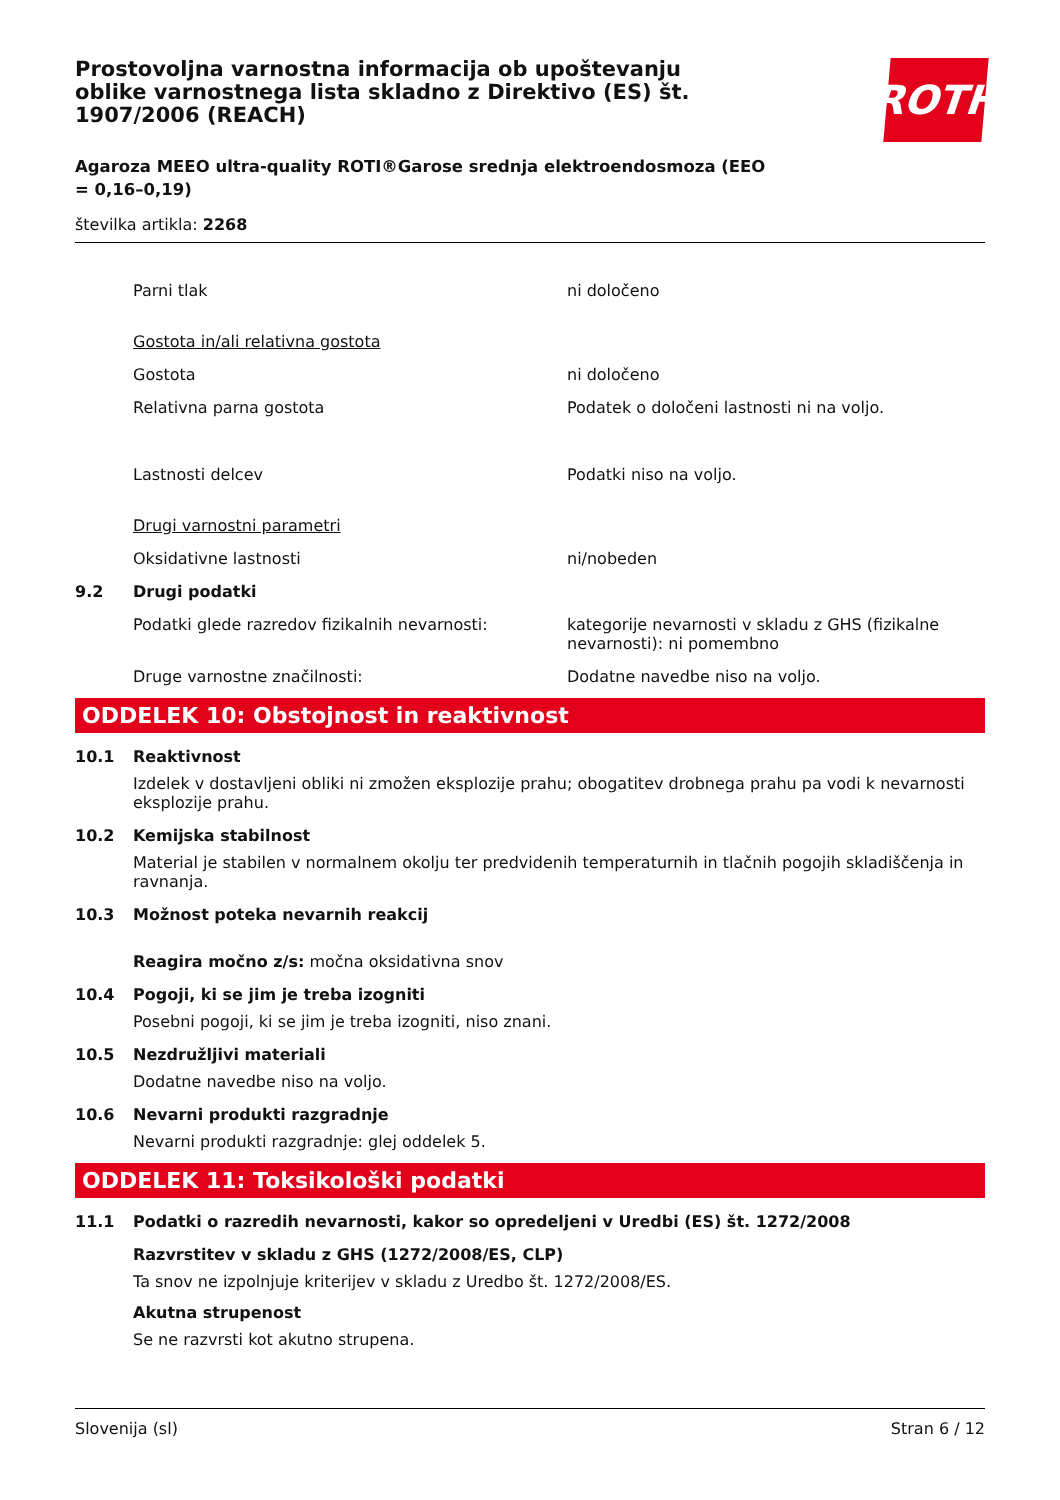Prostovoljna varnostna informacija ob upoštevanju oblike varnostnega lista skladno z Direktivo (ES) št. 1907/2006 (REACH)
ROTH
Agaroza MEEO ultra-quality ROTI®Garose srednja elektroendosmoza (EEO = 0,16–0,19)
številka artikla: 2268
Parni tlak ni določeno
Gostota in/ali relativna gostota
Gostota ni določeno
Relativna parna gostota Podatek o določeni lastnosti ni na voljo.
Lastnosti delcev Podatki niso na voljo.
Drugi varnostni parametri
Oksidativne lastnosti ni/nobeden
9.2 Drugi podatki
Podatki glede razredov fizikalnih nevarnosti: kategorije nevarnosti v skladu z GHS (fizikalne nevarnosti): ni pomembno
Druge varnostne značilnosti: Dodatne navedbe niso na voljo.
ODDELEK 10: Obstojnost in reaktivnost
10.1 Reaktivnost
Izdelek v dostavljeni obliki ni zmožen eksplozije prahu; obogatitev drobnega prahu pa vodi k nevarnosti eksplozije prahu.
10.2 Kemijska stabilnost
Material je stabilen v normalnem okolju ter predvidenih temperaturnih in tlačnih pogojih skladiščenja in ravnanja.
10.3 Možnost poteka nevarnih reakcij
Reagira močno z/s: močna oksidativna snov
10.4 Pogoji, ki se jim je treba izogniti
Posebni pogoji, ki se jim je treba izogniti, niso znani.
10.5 Nezdružljivi materiali
Dodatne navedbe niso na voljo.
10.6 Nevarni produkti razgradnje
Nevarni produkti razgradnje: glej oddelek 5.
ODDELEK 11: Toksikološki podatki
11.1 Podatki o razredih nevarnosti, kakor so opredeljeni v Uredbi (ES) št. 1272/2008
Razvrstitev v skladu z GHS (1272/2008/ES, CLP)
Ta snov ne izpolnjuje kriterijev v skladu z Uredbo št. 1272/2008/ES.
Akutna strupenost
Se ne razvrsti kot akutno strupena.
Slovenija (sl) Stran 6 / 12